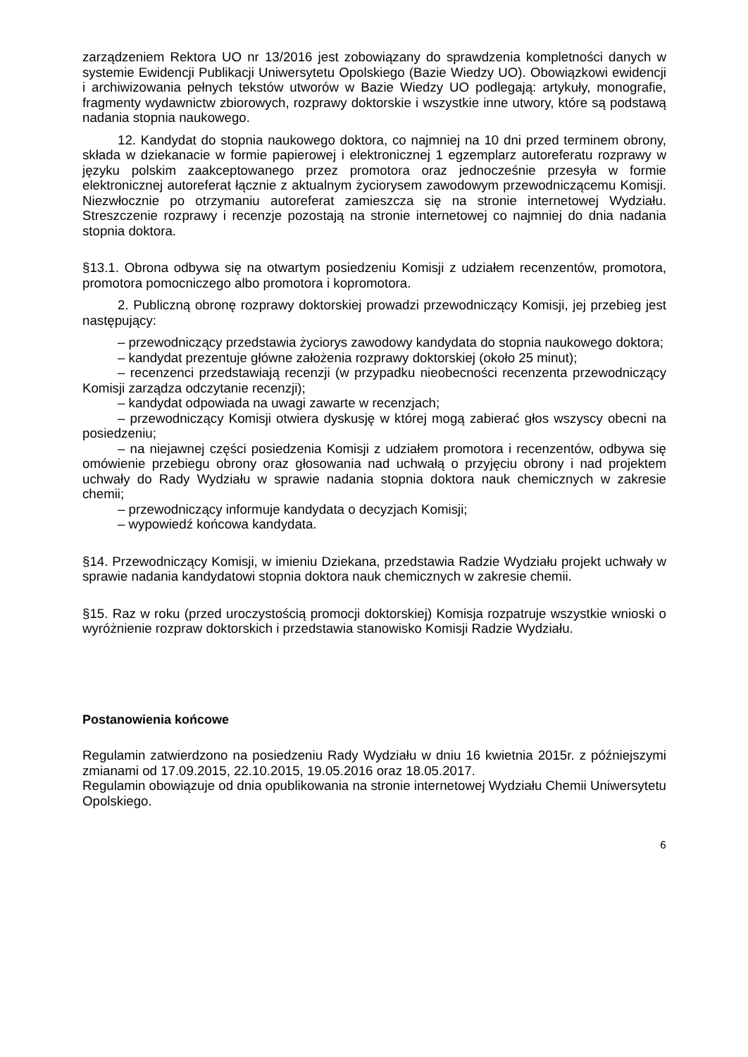zarządzeniem Rektora UO nr 13/2016 jest zobowiązany do sprawdzenia kompletności danych w systemie Ewidencji Publikacji Uniwersytetu Opolskiego (Bazie Wiedzy UO). Obowiązkowi ewidencji i archiwizowania pełnych tekstów utworów w Bazie Wiedzy UO podlegają: artykuły, monografie, fragmenty wydawnictw zbiorowych, rozprawy doktorskie i wszystkie inne utwory, które są podstawą nadania stopnia naukowego.
12. Kandydat do stopnia naukowego doktora, co najmniej na 10 dni przed terminem obrony, składa w dziekanacie w formie papierowej i elektronicznej 1 egzemplarz autoreferatu rozprawy w języku polskim zaakceptowanego przez promotora oraz jednocześnie przesyła w formie elektronicznej autoreferat łącznie z aktualnym życiorysem zawodowym przewodniczącemu Komisji. Niezwłocznie po otrzymaniu autoreferat zamieszcza się na stronie internetowej Wydziału. Streszczenie rozprawy i recenzje pozostają na stronie internetowej co najmniej do dnia nadania stopnia doktora.
§13.1. Obrona odbywa się na otwartym posiedzeniu Komisji z udziałem recenzentów, promotora, promotora pomocniczego albo promotora i kopromotora.
2. Publiczną obronę rozprawy doktorskiej prowadzi przewodniczący Komisji, jej przebieg jest następujący:
– przewodniczący przedstawia życiorys zawodowy kandydata do stopnia naukowego doktora;
– kandydat prezentuje główne założenia rozprawy doktorskiej (około 25 minut);
– recenzenci przedstawiają recenzji (w przypadku nieobecności recenzenta przewodniczący Komisji zarządza odczytanie recenzji);
– kandydat odpowiada na uwagi zawarte w recenzjach;
– przewodniczący Komisji otwiera dyskusję w której mogą zabierać głos wszyscy obecni na posiedzeniu;
– na niejawnej części posiedzenia Komisji z udziałem promotora i recenzentów, odbywa się omówienie przebiegu obrony oraz głosowania nad uchwałą o przyjęciu obrony i nad projektem uchwały do Rady Wydziału w sprawie nadania stopnia doktora nauk chemicznych w zakresie chemii;
– przewodniczący informuje kandydata o decyzjach Komisji;
– wypowiedź końcowa kandydata.
§14. Przewodniczący Komisji, w imieniu Dziekana, przedstawia Radzie Wydziału projekt uchwały w sprawie nadania kandydatowi stopnia doktora nauk chemicznych w zakresie chemii.
§15. Raz w roku (przed uroczystością promocji doktorskiej) Komisja rozpatruje wszystkie wnioski o wyróżnienie rozpraw doktorskich i przedstawia stanowisko Komisji Radzie Wydziału.
Postanowienia końcowe
Regulamin zatwierdzono na posiedzeniu Rady Wydziału w dniu 16 kwietnia 2015r. z późniejszymi zmianami od 17.09.2015, 22.10.2015, 19.05.2016 oraz 18.05.2017.
Regulamin obowiązuje od dnia opublikowania na stronie internetowej Wydziału Chemii Uniwersytetu Opolskiego.
6